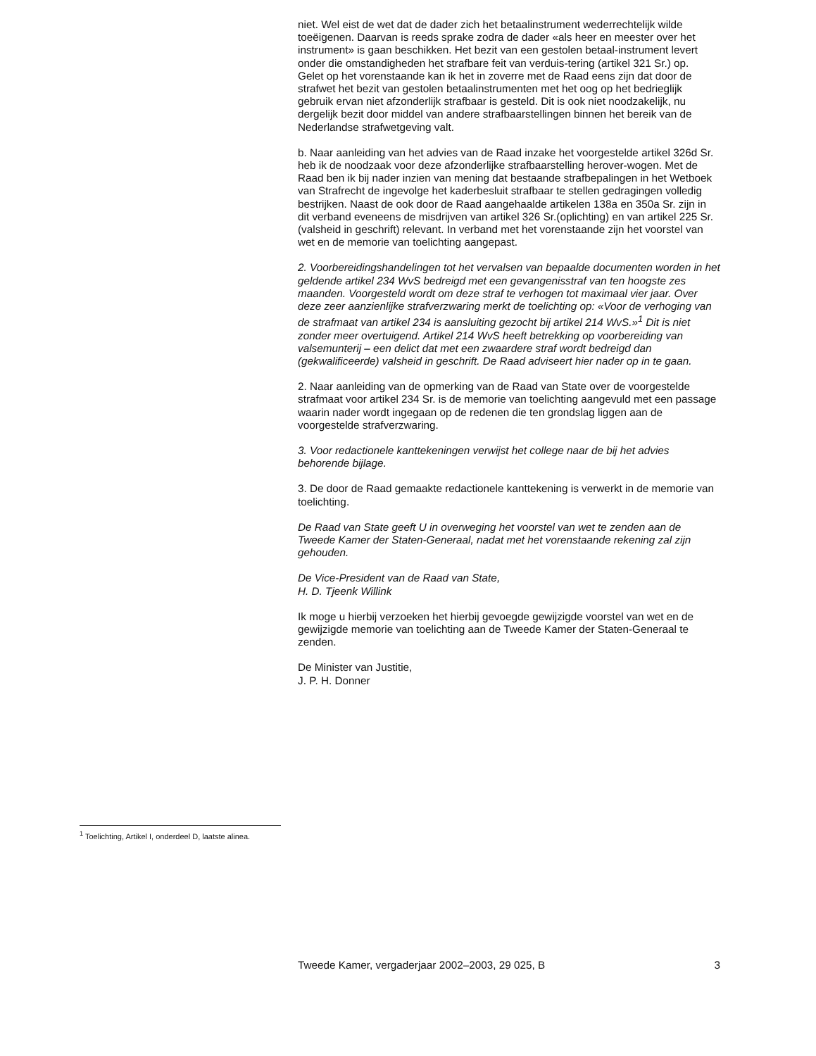niet. Wel eist de wet dat de dader zich het betaalinstrument wederrechtelijk wilde toeëigenen. Daarvan is reeds sprake zodra de dader «als heer en meester over het instrument» is gaan beschikken. Het bezit van een gestolen betaal-instrument levert onder die omstandigheden het strafbare feit van verduis-tering (artikel 321 Sr.) op.
Gelet op het vorenstaande kan ik het in zoverre met de Raad eens zijn dat door de strafwet het bezit van gestolen betaalinstrumenten met het oog op het bedrieglijk gebruik ervan niet afzonderlijk strafbaar is gesteld. Dit is ook niet noodzakelijk, nu dergelijk bezit door middel van andere strafbaarstellingen binnen het bereik van de Nederlandse strafwetgeving valt.
b. Naar aanleiding van het advies van de Raad inzake het voorgestelde artikel 326d Sr. heb ik de noodzaak voor deze afzonderlijke strafbaarstelling herover-wogen. Met de Raad ben ik bij nader inzien van mening dat bestaande strafbepalingen in het Wetboek van Strafrecht de ingevolge het kaderbesluit strafbaar te stellen gedragingen volledig bestrijken. Naast de ook door de Raad aangehaalde artikelen 138a en 350a Sr. zijn in dit verband eveneens de misdrijven van artikel 326 Sr.(oplichting) en van artikel 225 Sr. (valsheid in geschrift) relevant. In verband met het vorenstaande zijn het voorstel van wet en de memorie van toelichting aangepast.
2. Voorbereidingshandelingen tot het vervalsen van bepaalde documenten worden in het geldende artikel 234 WvS bedreigd met een gevangenisstraf van ten hoogste zes maanden. Voorgesteld wordt om deze straf te verhogen tot maximaal vier jaar. Over deze zeer aanzienlijke strafverzwaring merkt de toelichting op: «Voor de verhoging van de strafmaat van artikel 234 is aansluiting gezocht bij artikel 214 WvS.»<sup>1</sup> Dit is niet zonder meer overtuigend. Artikel 214 WvS heeft betrekking op voorbereiding van valsemunterij – een delict dat met een zwaardere straf wordt bedreigd dan (gekwalificeerde) valsheid in geschrift. De Raad adviseert hier nader op in te gaan.
2. Naar aanleiding van de opmerking van de Raad van State over de voorgestelde strafmaat voor artikel 234 Sr. is de memorie van toelichting aangevuld met een passage waarin nader wordt ingegaan op de redenen die ten grondslag liggen aan de voorgestelde strafverzwaring.
3. Voor redactionele kanttekeningen verwijst het college naar de bij het advies behorende bijlage.
3. De door de Raad gemaakte redactionele kanttekening is verwerkt in de memorie van toelichting.
De Raad van State geeft U in overweging het voorstel van wet te zenden aan de Tweede Kamer der Staten-Generaal, nadat met het vorenstaande rekening zal zijn gehouden.
De Vice-President van de Raad van State,
H. D. Tjeenk Willink
Ik moge u hierbij verzoeken het hierbij gevoegde gewijzigde voorstel van wet en de gewijzigde memorie van toelichting aan de Tweede Kamer der Staten-Generaal te zenden.
De Minister van Justitie,
J. P. H. Donner
<sup>1</sup> Toelichting, Artikel I, onderdeel D, laatste alinea.
Tweede Kamer, vergaderjaar 2002–2003, 29 025, B 3